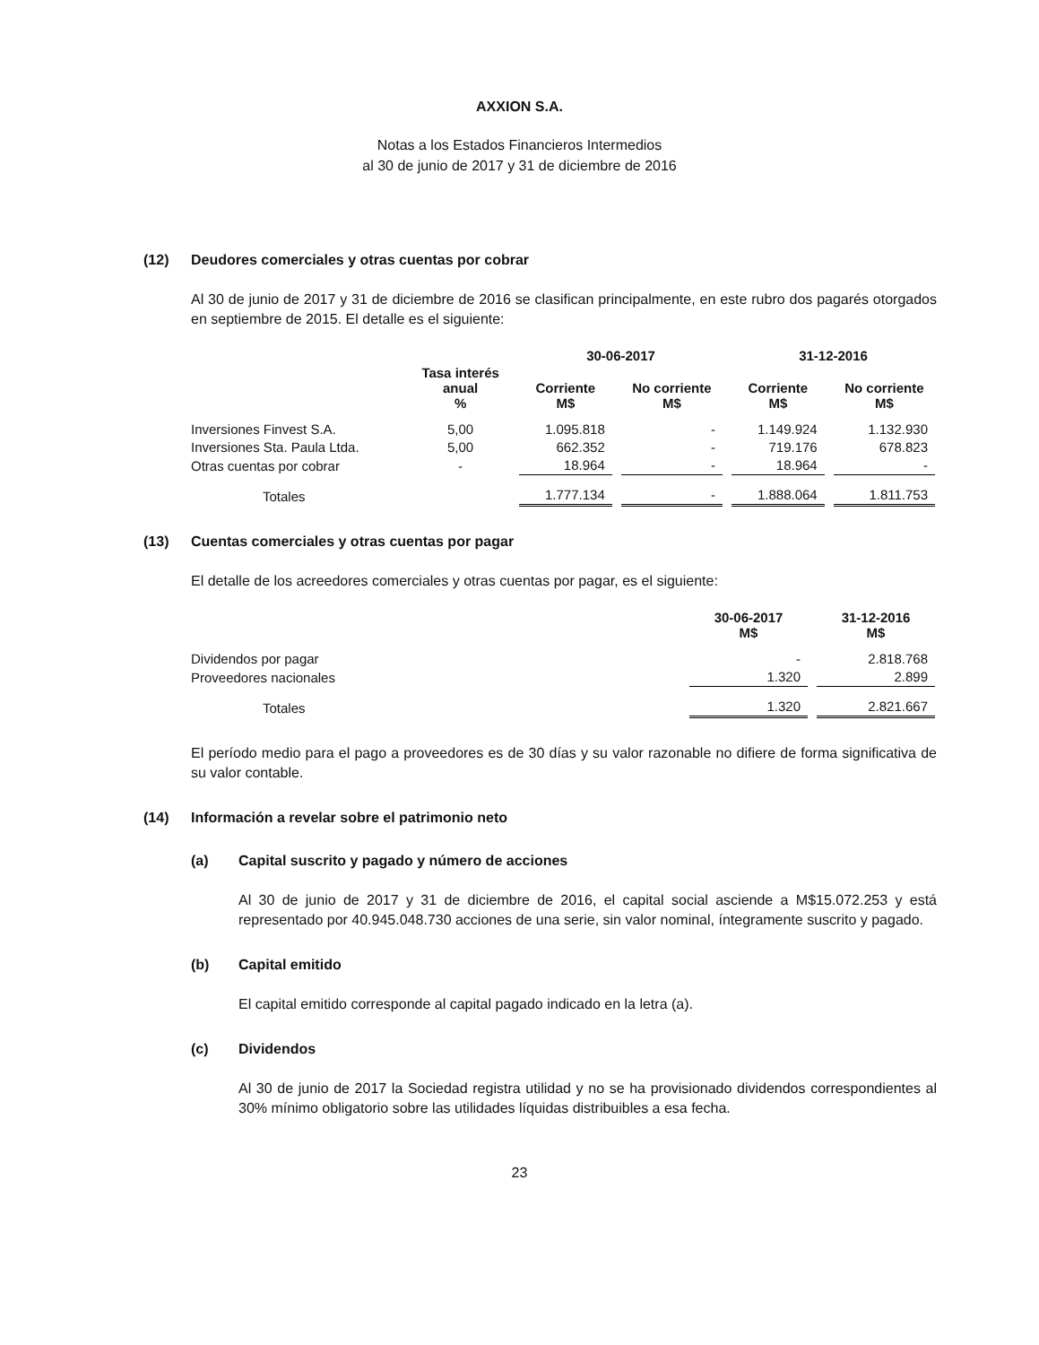AXXION S.A.
Notas a los Estados Financieros Intermedios
al 30 de junio de 2017 y 31 de diciembre de 2016
(12) Deudores comerciales y otras cuentas por cobrar
Al 30 de junio de 2017 y 31 de diciembre de 2016 se clasifican principalmente, en este rubro dos pagarés otorgados en septiembre de 2015. El detalle es el siguiente:
| | | 30-06-2017 | | 31-12-2016 | |
| --- | --- | --- | --- | --- | --- |
| | Tasa interés anual % | Corriente M$ | No corriente M$ | Corriente M$ | No corriente M$ |
| Inversiones Finvest S.A. | 5,00 | 1.095.818 | - | 1.149.924 | 1.132.930 |
| Inversiones Sta. Paula Ltda. | 5,00 | 662.352 | - | 719.176 | 678.823 |
| Otras cuentas por cobrar | - | 18.964 | - | 18.964 | - |
| Totales | | 1.777.134 | - | 1.888.064 | 1.811.753 |
(13) Cuentas comerciales y otras cuentas por pagar
El detalle de los acreedores comerciales y otras cuentas por pagar, es el siguiente:
| | 30-06-2017 M$ | 31-12-2016 M$ |
| --- | --- | --- |
| Dividendos por pagar | - | 2.818.768 |
| Proveedores nacionales | 1.320 | 2.899 |
| Totales | 1.320 | 2.821.667 |
El período medio para el pago a proveedores es de 30 días y su valor razonable no difiere de forma significativa de su valor contable.
(14) Información a revelar sobre el patrimonio neto
(a) Capital suscrito y pagado y número de acciones
Al 30 de junio de 2017 y 31 de diciembre de 2016, el capital social asciende a M$15.072.253 y está representado por 40.945.048.730 acciones de una serie, sin valor nominal, íntegramente suscrito y pagado.
(b) Capital emitido
El capital emitido corresponde al capital pagado indicado en la letra (a).
(c) Dividendos
Al 30 de junio de 2017 la Sociedad registra utilidad y no se ha provisionado dividendos correspondientes al 30% mínimo obligatorio sobre las utilidades líquidas distribuibles a esa fecha.
23